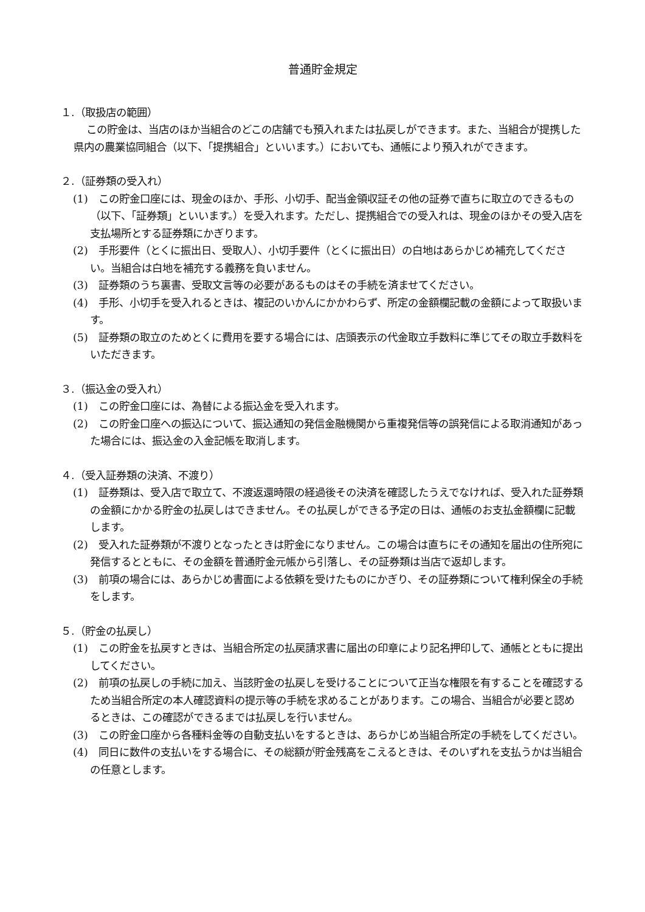普通貯金規定
１.（取扱店の範囲）
この貯金は、当店のほか当組合のどこの店舗でも預入れまたは払戻しができます。また、当組合が提携した県内の農業協同組合（以下、「提携組合」といいます。）においても、通帳により預入れができます。
２.（証券類の受入れ）
(1)　この貯金口座には、現金のほか、手形、小切手、配当金領収証その他の証券で直ちに取立のできるもの（以下、「証券類」といいます。）を受入れます。ただし、提携組合での受入れは、現金のほかその受入店を支払場所とする証券類にかぎります。
(2)　手形要件（とくに振出日、受取人）、小切手要件（とくに振出日）の白地はあらかじめ補充してください。当組合は白地を補充する義務を負いません。
(3)　証券類のうち裏書、受取文言等の必要があるものはその手続を済ませてください。
(4)　手形、小切手を受入れるときは、複記のいかんにかかわらず、所定の金額欄記載の金額によって取扱います。
(5)　証券類の取立のためとくに費用を要する場合には、店頭表示の代金取立手数料に準じてその取立手数料をいただきます。
３.（振込金の受入れ）
(1)　この貯金口座には、為替による振込金を受入れます。
(2)　この貯金口座への振込について、振込通知の発信金融機関から重複発信等の誤発信による取消通知があった場合には、振込金の入金記帳を取消します。
４.（受入証券類の決済、不渡り）
(1)　証券類は、受入店で取立て、不渡返還時限の経過後その決済を確認したうえでなければ、受入れた証券類の金額にかかる貯金の払戻しはできません。その払戻しができる予定の日は、通帳のお支払金額欄に記載します。
(2)　受入れた証券類が不渡りとなったときは貯金になりません。この場合は直ちにその通知を届出の住所宛に発信するとともに、その金額を普通貯金元帳から引落し、その証券類は当店で返却します。
(3)　前項の場合には、あらかじめ書面による依頼を受けたものにかぎり、その証券類について権利保全の手続をします。
５.（貯金の払戻し）
(1)　この貯金を払戻すときは、当組合所定の払戻請求書に届出の印章により記名押印して、通帳とともに提出してください。
(2)　前項の払戻しの手続に加え、当該貯金の払戻しを受けることについて正当な権限を有することを確認するため当組合所定の本人確認資料の提示等の手続を求めることがあります。この場合、当組合が必要と認めるときは、この確認ができるまでは払戻しを行いません。
(3)　この貯金口座から各種料金等の自動支払いをするときは、あらかじめ当組合所定の手続をしてください。
(4)　同日に数件の支払いをする場合に、その総額が貯金残高をこえるときは、そのいずれを支払うかは当組合の任意とします。